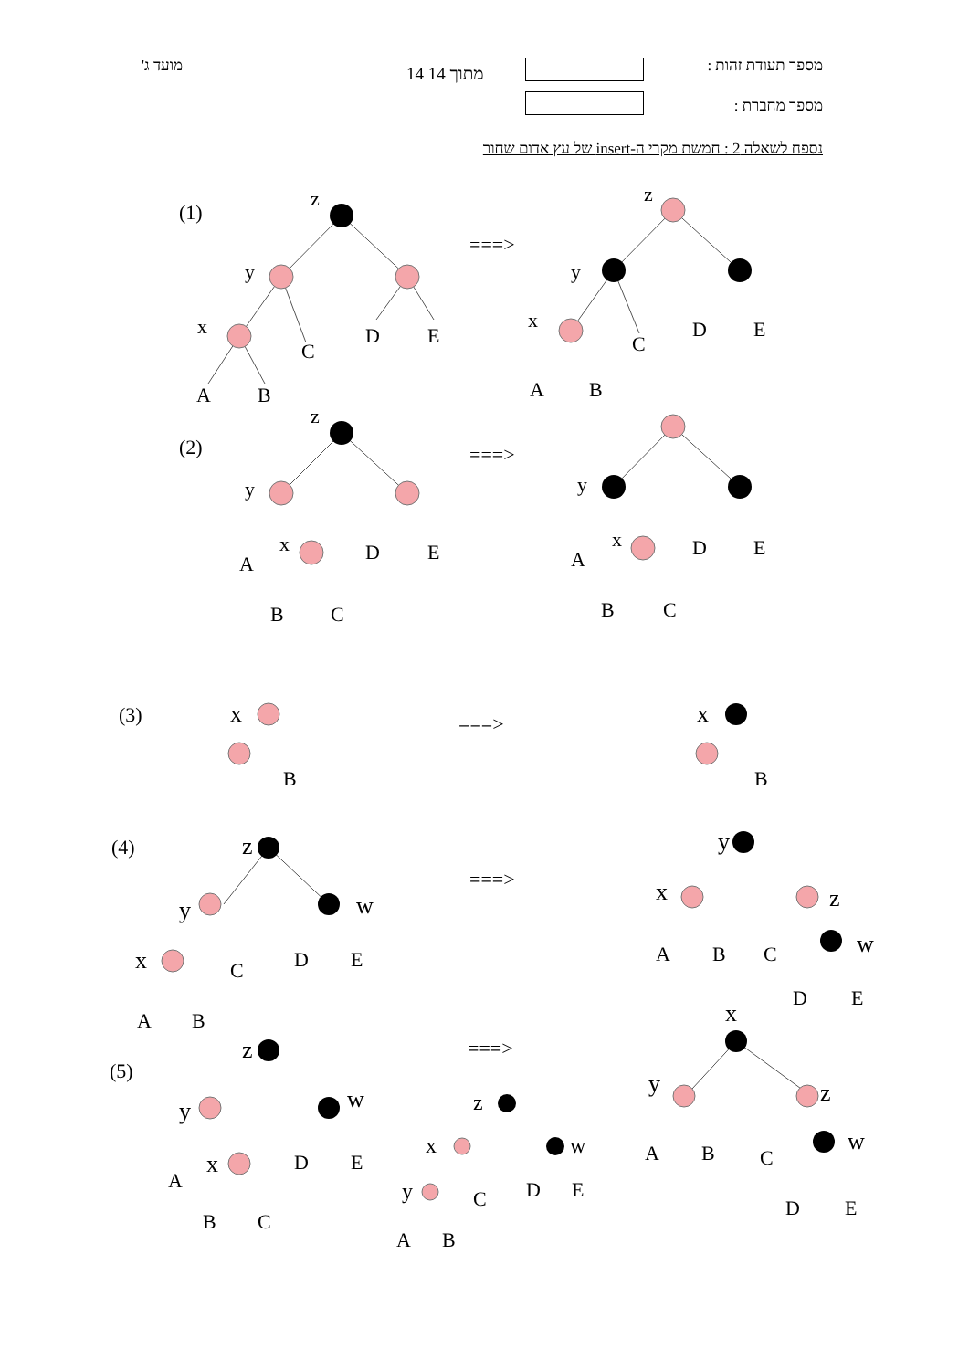מספר תעודת זהות : 14 מתוך 14
מועד ג'
מספר מחברת :
נספח לשאלה 2 : חמשת מקרי ה-insert של עץ אדום שחור
(1)
(2)
(3)
(4)
(5)
===>
===>
===>
===>
===>
z
y
x
A
B
C
D
E
z
y
x
A
B
C
D
E
z
y
x
A
B
C
D
E
y
x
A
B
C
D
E
x
B
x
B
z
y
x
w
A
B
C
D
E
y
x
z
w
A
B
C
D
E
z
y
x
w
A
B
C
D
E
z
x
y
w
A
B
C
D
E
x
y
z
w
A
B
C
D
E